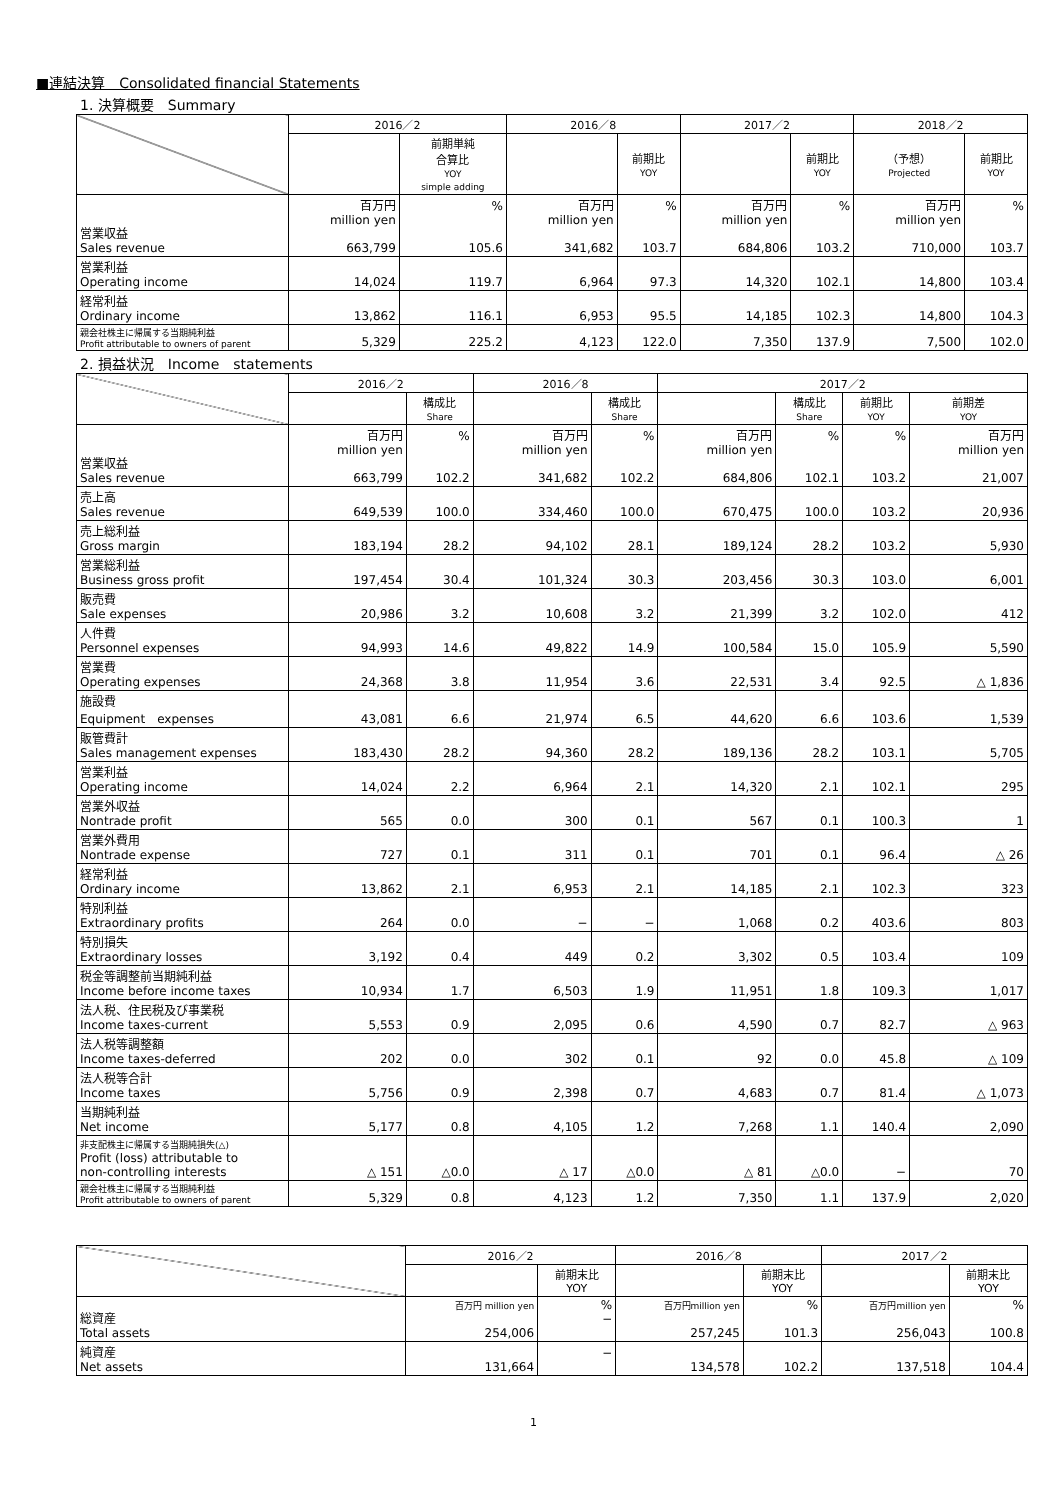■連結決算　Consolidated financial Statements
1. 決算概要　Summary
| | 2016／2 | | 2016／8 | | 2017／2 | | 2018／2 | |
| --- | --- | --- | --- | --- | --- | --- | --- | --- |
| | | 前期単純 合算比 YOY simple adding | | 前期比 YOY | | 前期比 YOY | （予想） Projected | 前期比 YOY |
| 営業収益 Sales revenue | 百万円 million yen 663,799 | % 105.6 | 百万円 million yen 341,682 | % 103.7 | 百万円 million yen 684,806 | % 103.2 | 百万円 million yen 710,000 | % 103.7 |
| 営業利益 Operating income | 14,024 | 119.7 | 6,964 | 97.3 | 14,320 | 102.1 | 14,800 | 103.4 |
| 経常利益 Ordinary income | 13,862 | 116.1 | 6,953 | 95.5 | 14,185 | 102.3 | 14,800 | 104.3 |
| 親会社株主に帰属する当期純利益 Profit attributable to owners of parent | 5,329 | 225.2 | 4,123 | 122.0 | 7,350 | 137.9 | 7,500 | 102.0 |
2. 損益状況　Income　statements
| | 2016／2 | | 2016／8 | | 2017／2 | | | |
| --- | --- | --- | --- | --- | --- | --- | --- | --- |
| | | 構成比 Share | | 構成比 Share | | 構成比 Share | 前期比 YOY | 前期差 YOY |
| 営業収益 Sales revenue | 百万円 million yen 663,799 | % 102.2 | 百万円 million yen 341,682 | % 102.2 | 百万円 million yen 684,806 | % 102.1 | % 103.2 | 百万円 million yen 21,007 |
| 売上高 Sales revenue | 649,539 | 100.0 | 334,460 | 100.0 | 670,475 | 100.0 | 103.2 | 20,936 |
| 売上総利益 Gross margin | 183,194 | 28.2 | 94,102 | 28.1 | 189,124 | 28.2 | 103.2 | 5,930 |
| 営業総利益 Business gross profit | 197,454 | 30.4 | 101,324 | 30.3 | 203,456 | 30.3 | 103.0 | 6,001 |
| 販売費 Sale expenses | 20,986 | 3.2 | 10,608 | 3.2 | 21,399 | 3.2 | 102.0 | 412 |
| 人件費 Personnel expenses | 94,993 | 14.6 | 49,822 | 14.9 | 100,584 | 15.0 | 105.9 | 5,590 |
| 営業費 Operating expenses | 24,368 | 3.8 | 11,954 | 3.6 | 22,531 | 3.4 | 92.5 | △ 1,836 |
| 施設費 Equipment expenses | 43,081 | 6.6 | 21,974 | 6.5 | 44,620 | 6.6 | 103.6 | 1,539 |
| 販管費計 Sales management expenses | 183,430 | 28.2 | 94,360 | 28.2 | 189,136 | 28.2 | 103.1 | 5,705 |
| 営業利益 Operating income | 14,024 | 2.2 | 6,964 | 2.1 | 14,320 | 2.1 | 102.1 | 295 |
| 営業外収益 Nontrade profit | 565 | 0.0 | 300 | 0.1 | 567 | 0.1 | 100.3 | 1 |
| 営業外費用 Nontrade expense | 727 | 0.1 | 311 | 0.1 | 701 | 0.1 | 96.4 | △ 26 |
| 経常利益 Ordinary income | 13,862 | 2.1 | 6,953 | 2.1 | 14,185 | 2.1 | 102.3 | 323 |
| 特別利益 Extraordinary profits | 264 | 0.0 | − | − | 1,068 | 0.2 | 403.6 | 803 |
| 特別損失 Extraordinary losses | 3,192 | 0.4 | 449 | 0.2 | 3,302 | 0.5 | 103.4 | 109 |
| 税金等調整前当期純利益 Income before income taxes | 10,934 | 1.7 | 6,503 | 1.9 | 11,951 | 1.8 | 109.3 | 1,017 |
| 法人税、住民税及び事業税 Income taxes-current | 5,553 | 0.9 | 2,095 | 0.6 | 4,590 | 0.7 | 82.7 | △ 963 |
| 法人税等調整額 Income taxes-deferred | 202 | 0.0 | 302 | 0.1 | 92 | 0.0 | 45.8 | △ 109 |
| 法人税等合計 Income taxes | 5,756 | 0.9 | 2,398 | 0.7 | 4,683 | 0.7 | 81.4 | △ 1,073 |
| 当期純利益 Net income | 5,177 | 0.8 | 4,105 | 1.2 | 7,268 | 1.1 | 140.4 | 2,090 |
| 非支配株主に帰属する当期純損失(△) Profit (loss) attributable to non-controlling interests | △ 151 | △0.0 | △ 17 | △0.0 | △ 81 | △0.0 | − | 70 |
| 親会社株主に帰属する当期純利益 Profit attributable to owners of parent | 5,329 | 0.8 | 4,123 | 1.2 | 7,350 | 1.1 | 137.9 | 2,020 |
| | 2016／2 | | 2016／8 | | 2017／2 | |
| --- | --- | --- | --- | --- | --- | --- |
| | | 前期末比 YOY | | 前期末比 YOY | | 前期末比 YOY |
| 総資産 Total assets | 百万円 million yen 254,006 | % − | 百万円million yen 257,245 | % 101.3 | 百万円million yen 256,043 | % 100.8 |
| 純資産 Net assets | 131,664 | − | 134,578 | 102.2 | 137,518 | 104.4 |
1